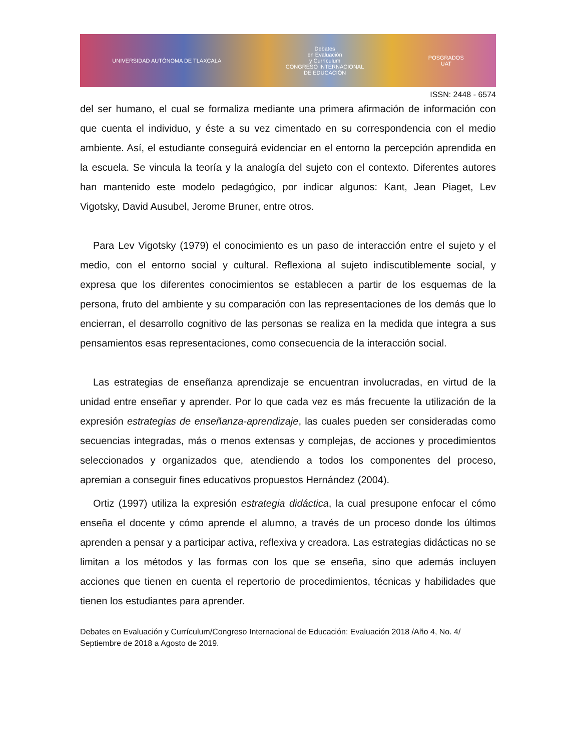UNIVERSIDAD AUTÓNOMA DE TLAXCALA Debates
en Evaluación
y Currículum
CONGRESO INTERNACIONAL
DE EDUCACIÓN POSGRADOS
UAT
ISSN: 2448 - 6574
del ser humano, el cual se formaliza mediante una primera afirmación de información con que cuenta el individuo, y éste a su vez cimentado en su correspondencia con el medio ambiente. Así, el estudiante conseguirá evidenciar en el entorno la percepción aprendida en la escuela. Se vincula la teoría y la analogía del sujeto con el contexto. Diferentes autores han mantenido este modelo pedagógico, por indicar algunos: Kant, Jean Piaget, Lev Vigotsky, David Ausubel, Jerome Bruner, entre otros.
Para Lev Vigotsky (1979) el conocimiento es un paso de interacción entre el sujeto y el medio, con el entorno social y cultural. Reflexiona al sujeto indiscutiblemente social, y expresa que los diferentes conocimientos se establecen a partir de los esquemas de la persona, fruto del ambiente y su comparación con las representaciones de los demás que lo encierran, el desarrollo cognitivo de las personas se realiza en la medida que integra a sus pensamientos esas representaciones, como consecuencia de la interacción social.
Las estrategias de enseñanza aprendizaje se encuentran involucradas, en virtud de la unidad entre enseñar y aprender. Por lo que cada vez es más frecuente la utilización de la expresión estrategias de enseñanza-aprendizaje, las cuales pueden ser consideradas como secuencias integradas, más o menos extensas y complejas, de acciones y procedimientos seleccionados y organizados que, atendiendo a todos los componentes del proceso, apremian a conseguir fines educativos propuestos Hernández (2004).
Ortiz (1997) utiliza la expresión estrategia didáctica, la cual presupone enfocar el cómo enseña el docente y cómo aprende el alumno, a través de un proceso donde los últimos aprenden a pensar y a participar activa, reflexiva y creadora. Las estrategias didácticas no se limitan a los métodos y las formas con los que se enseña, sino que además incluyen acciones que tienen en cuenta el repertorio de procedimientos, técnicas y habilidades que tienen los estudiantes para aprender.
Debates en Evaluación y Currículum/Congreso Internacional de Educación: Evaluación 2018 /Año 4, No. 4/ Septiembre de 2018 a Agosto de 2019.